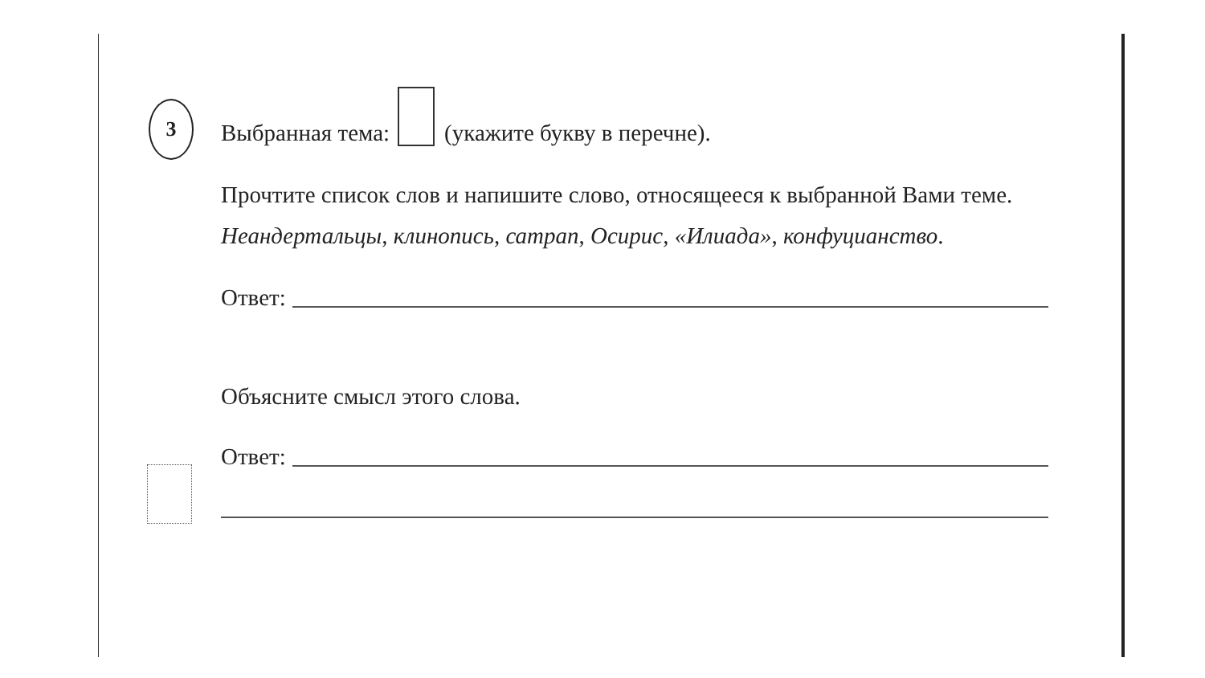3
Выбранная тема: (укажите букву в перечне).
Прочтите список слов и напишите слово, относящееся к выбранной Вами теме.
Неандертальцы, клинопись, сатрап, Осирис, «Илиада», конфуцианство.
Ответ:
Объясните смысл этого слова.
Ответ: